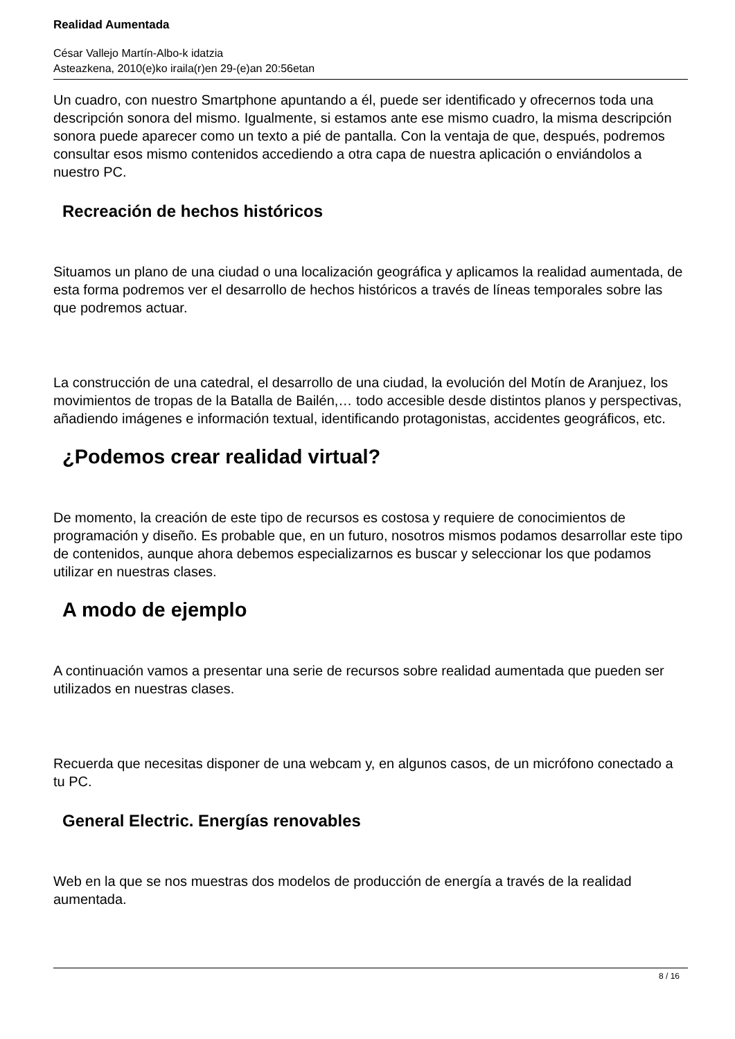Realidad Aumentada
César Vallejo Martín-Albo-k idatzia
Asteazkena, 2010(e)ko iraila(r)en 29-(e)an 20:56etan
Un cuadro, con nuestro Smartphone apuntando a él, puede ser identificado y ofrecernos toda una descripción sonora del mismo. Igualmente, si estamos ante ese mismo cuadro, la misma descripción sonora puede aparecer como un texto a pié de pantalla. Con la ventaja de que, después, podremos consultar esos mismo contenidos accediendo a otra capa de nuestra aplicación o enviándolos a nuestro PC.
Recreación de hechos históricos
Situamos un plano de una ciudad o una localización geográfica y aplicamos la realidad aumentada, de esta forma podremos ver el desarrollo de hechos históricos a través de líneas temporales sobre las que podremos actuar.
La construcción de una catedral, el desarrollo de una ciudad, la evolución del Motín de Aranjuez, los movimientos de tropas de la Batalla de Bailén,… todo accesible desde distintos planos y perspectivas, añadiendo imágenes e información textual, identificando protagonistas, accidentes geográficos, etc.
¿Podemos crear realidad virtual?
De momento, la creación de este tipo de recursos es costosa y requiere de conocimientos de programación y diseño. Es probable que, en un futuro, nosotros mismos podamos desarrollar este tipo de contenidos, aunque ahora debemos especializarnos es buscar y seleccionar los que podamos utilizar en nuestras clases.
A modo de ejemplo
A continuación vamos a presentar una serie de recursos sobre realidad aumentada que pueden ser utilizados en nuestras clases.
Recuerda que necesitas disponer de una webcam y, en algunos casos, de un micrófono conectado a tu PC.
General Electric. Energías renovables
Web en la que se nos muestras dos modelos de producción de energía a través de la realidad aumentada.
8 / 16